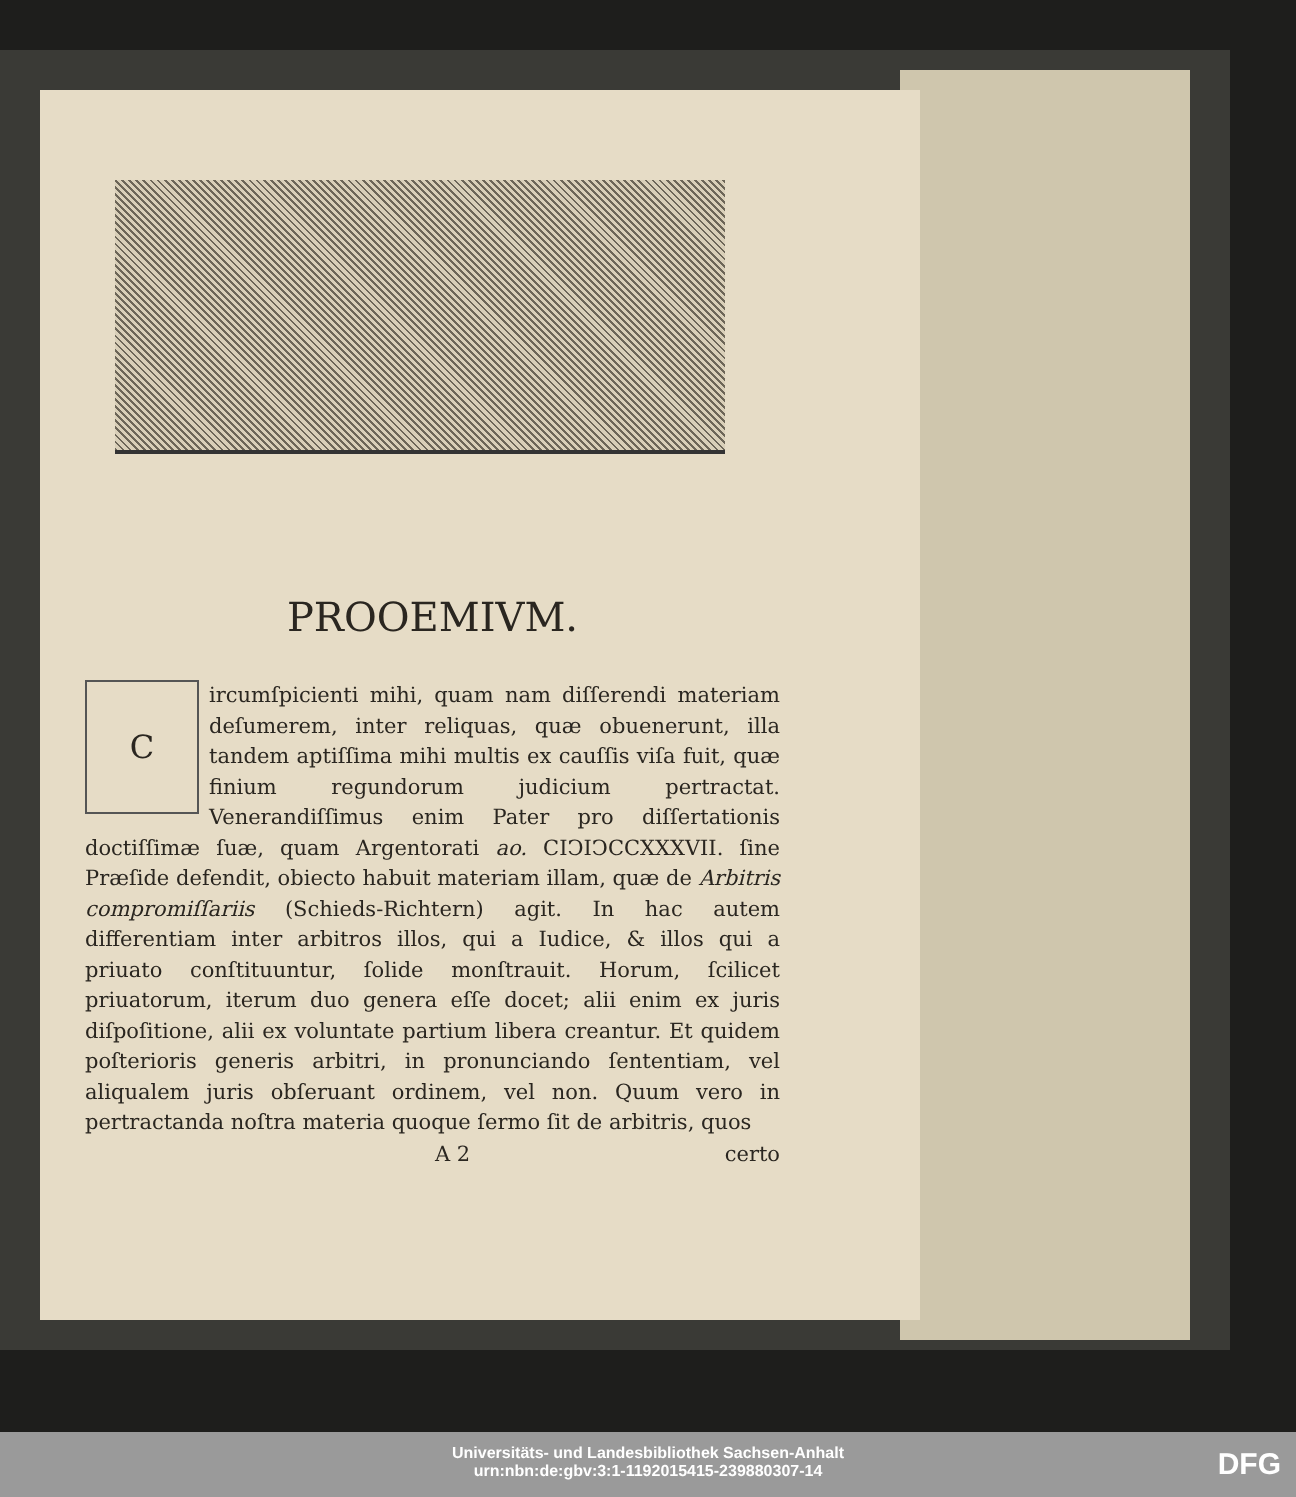PROOEMIVM.
Circumſpicienti mihi, quam nam diſſerendi materiam deſumerem, inter reliquas, quæ obuenerunt, illa tandem aptiſſima mihi multis ex cauſſis viſa fuit, quæ finium regundorum judicium pertractat. Venerandiſſimus enim Pater pro diſſertationis doctiſſimæ ſuæ, quam Argentorati ao. CIↃIↃCCXXXVII. ſine Præſide defendit, obiecto habuit materiam illam, quæ de Arbitris compromiſſariis (Schieds-Richtern) agit. In hac autem differentiam inter arbitros illos, qui a Iudice, & illos qui a priuato conſtituuntur, ſolide monſtrauit. Horum, ſcilicet priuatorum, iterum duo genera eſſe docet; alii enim ex juris diſpoſitione, alii ex voluntate partium libera creantur. Et quidem poſterioris generis arbitri, in pronunciando ſententiam, vel aliqualem juris obſeruant ordinem, vel non. Quum vero in pertractanda noſtra materia quoque ſermo ſit de arbitris, quos
A 2 certo
Universitäts- und Landesbibliothek Sachsen-Anhalt
urn:nbn:de:gbv:3:1-1192015415-239880307-14
DFG